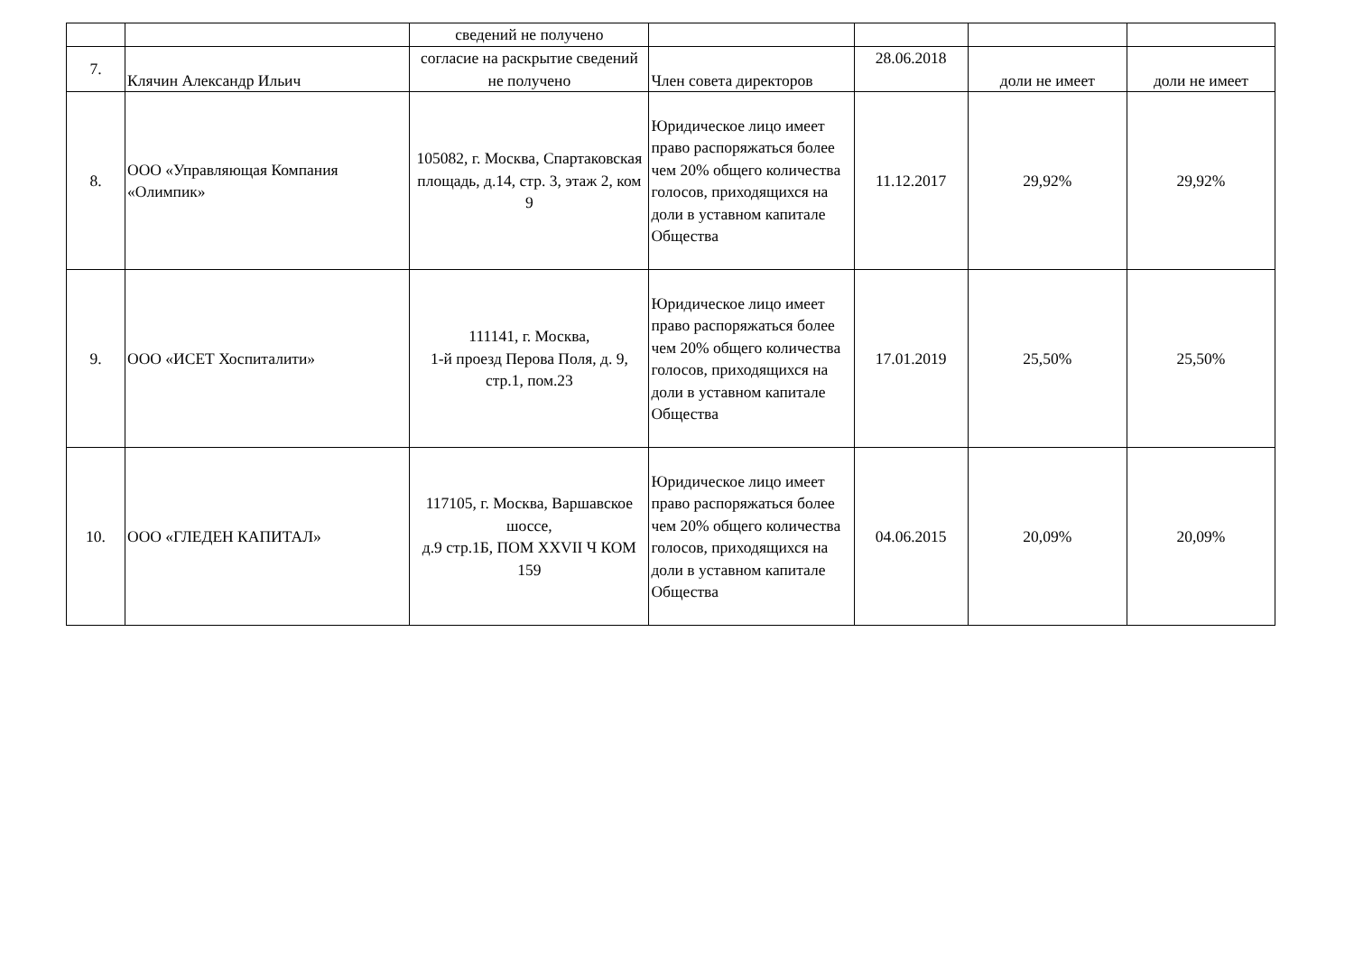| | | сведений не получено | | | | |
| 7. | Клячин Александр Ильич | согласие на раскрытие сведений не получено | Член совета директоров | 28.06.2018 | доли не имеет | доли не имеет |
| 8. | ООО «Управляющая Компания «Олимпик» | 105082, г. Москва, Спартаковская площадь, д.14, стр. 3, этаж 2, ком 9 | Юридическое лицо имеет право распоряжаться более чем 20% общего количества голосов, приходящихся на доли в уставном капитале Общества | 11.12.2017 | 29,92% | 29,92% |
| 9. | ООО «ИСЕТ Хоспиталити» | 111141, г. Москва, 1-й проезд Перова Поля, д. 9, стр.1, пом.23 | Юридическое лицо имеет право распоряжаться более чем 20% общего количества голосов, приходящихся на доли в уставном капитале Общества | 17.01.2019 | 25,50% | 25,50% |
| 10. | ООО «ГЛЕДЕН КАПИТАЛ» | 117105, г. Москва, Варшавское шоссе, д.9 стр.1Б, ПОМ XXVII Ч КОМ 159 | Юридическое лицо имеет право распоряжаться более чем 20% общего количества голосов, приходящихся на доли в уставном капитале Общества | 04.06.2015 | 20,09% | 20,09% |